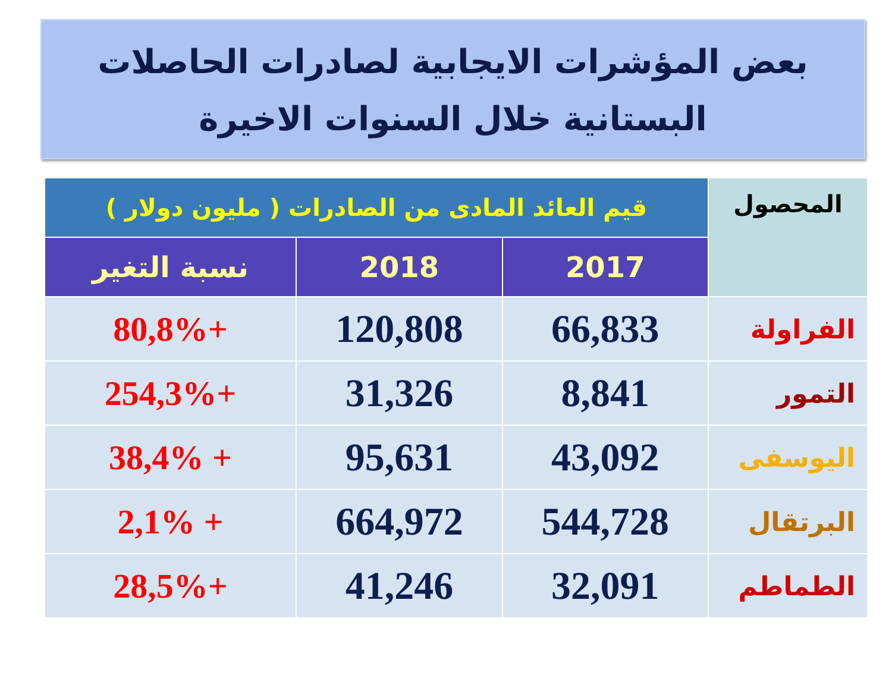بعض المؤشرات الايجابية لصادرات الحاصلات
البستانية خلال السنوات الاخيرة
| المحصول | قيم العائد المادى من الصادرات ( مليون دولار ) | | |
| --- | --- | --- | --- |
| | 2017 | 2018 | نسبة التغير |
| الفراولة | 66,833 | 120,808 | +80,8% |
| التمور | 8,841 | 31,326 | +254,3% |
| اليوسفى | 43,092 | 95,631 | + 38,4% |
| البرتقال | 544,728 | 664,972 | + 2,1% |
| الطماطم | 32,091 | 41,246 | +28,5% |